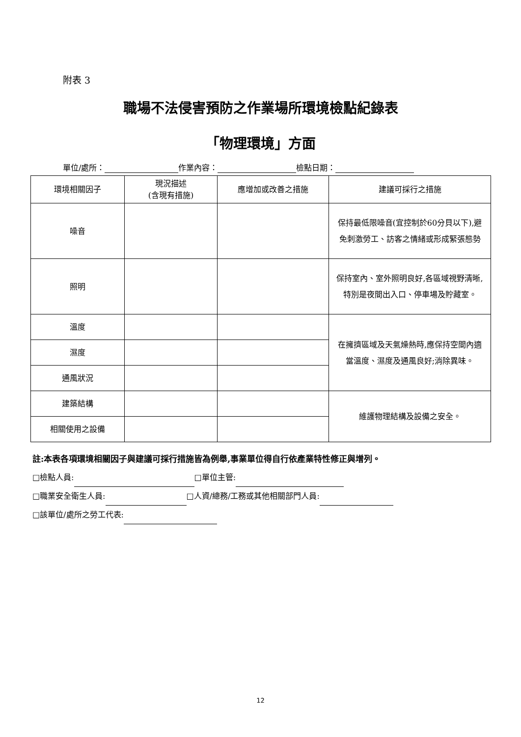附表 3
職場不法侵害預防之作業場所環境檢點紀錄表
「物理環境」方面
單位/處所： 作業內容： 檢點日期：
| 環境相關因子 | 現況描述 (含現有措施) | 應增加或改善之措施 | 建議可採行之措施 |
| --- | --- | --- | --- |
| 噪音 | | | 保持最低限噪音(宜控制於60分貝以下),避免刺激勞工、訪客之情緒或形成緊張態勢 |
| 照明 | | | 保持室內、室外照明良好,各區域視野清晰,特別是夜間出入口、停車場及貯藏室。 |
| 溫度 | | | 在擁擠區域及天氣燥熱時,應保持空間內適當溫度、濕度及通風良好;消除異味。 |
| 濕度 | | | |
| 通風狀況 | | | |
| 建築結構 | | | 維護物理結構及設備之安全。 |
| 相關使用之設備 | | | |
註:本表各項環境相關因子與建議可採行措施皆為例舉,事業單位得自行依產業特性修正與增列。
□檢點人員: □單位主管:
□職業安全衛生人員: □人資/總務/工務或其他相關部門人員:
□該單位/處所之勞工代表:
12